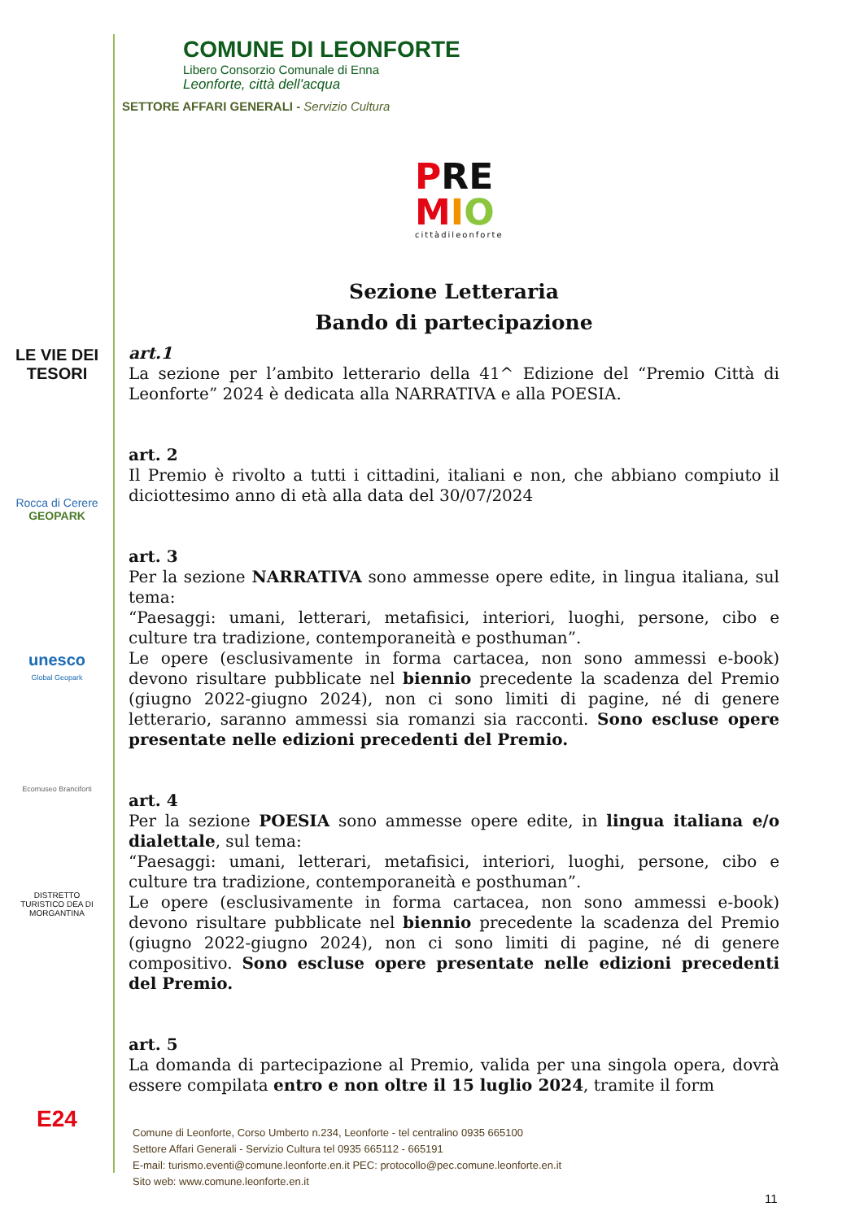COMUNE DI LEONFORTE
Libero Consorzio Comunale di Enna
Leonforte, città dell'acqua
SETTORE AFFARI GENERALI - Servizio Cultura
PRE
MIO
cittàdileonforte
LE VIE DEI TESORI
Rocca di Cerere
GEOPARK
unesco
Global Geopark
Ecomuseo Branciforti
DISTRETTO TURISTICO DEA DI MORGANTINA
E24
Sezione Letteraria
Bando di partecipazione
art.1
La sezione per l’ambito letterario della 41^ Edizione del “Premio Città di Leonforte” 2024 è dedicata alla NARRATIVA e alla POESIA.
art. 2
Il Premio è rivolto a tutti i cittadini, italiani e non, che abbiano compiuto il diciottesimo anno di età alla data del 30/07/2024
art. 3
Per la sezione NARRATIVA sono ammesse opere edite, in lingua italiana, sul tema:
“Paesaggi: umani, letterari, metafisici, interiori, luoghi, persone, cibo e culture tra tradizione, contemporaneità e posthuman”.
Le opere (esclusivamente in forma cartacea, non sono ammessi e-book) devono risultare pubblicate nel biennio precedente la scadenza del Premio (giugno 2022-giugno 2024), non ci sono limiti di pagine, né di genere letterario, saranno ammessi sia romanzi sia racconti. Sono escluse opere presentate nelle edizioni precedenti del Premio.
art. 4
Per la sezione POESIA sono ammesse opere edite, in lingua italiana e/o dialettale, sul tema:
“Paesaggi: umani, letterari, metafisici, interiori, luoghi, persone, cibo e culture tra tradizione, contemporaneità e posthuman”.
Le opere (esclusivamente in forma cartacea, non sono ammessi e-book) devono risultare pubblicate nel biennio precedente la scadenza del Premio (giugno 2022-giugno 2024), non ci sono limiti di pagine, né di genere compositivo. Sono escluse opere presentate nelle edizioni precedenti del Premio.
art. 5
La domanda di partecipazione al Premio, valida per una singola opera, dovrà essere compilata entro e non oltre il 15 luglio 2024, tramite il form
Comune di Leonforte, Corso Umberto n.234, Leonforte - tel centralino 0935 665100
Settore Affari Generali - Servizio Cultura tel 0935 665112 - 665191
E-mail: turismo.eventi@comune.leonforte.en.it PEC: protocollo@pec.comune.leonforte.en.it
Sito web: www.comune.leonforte.en.it
11